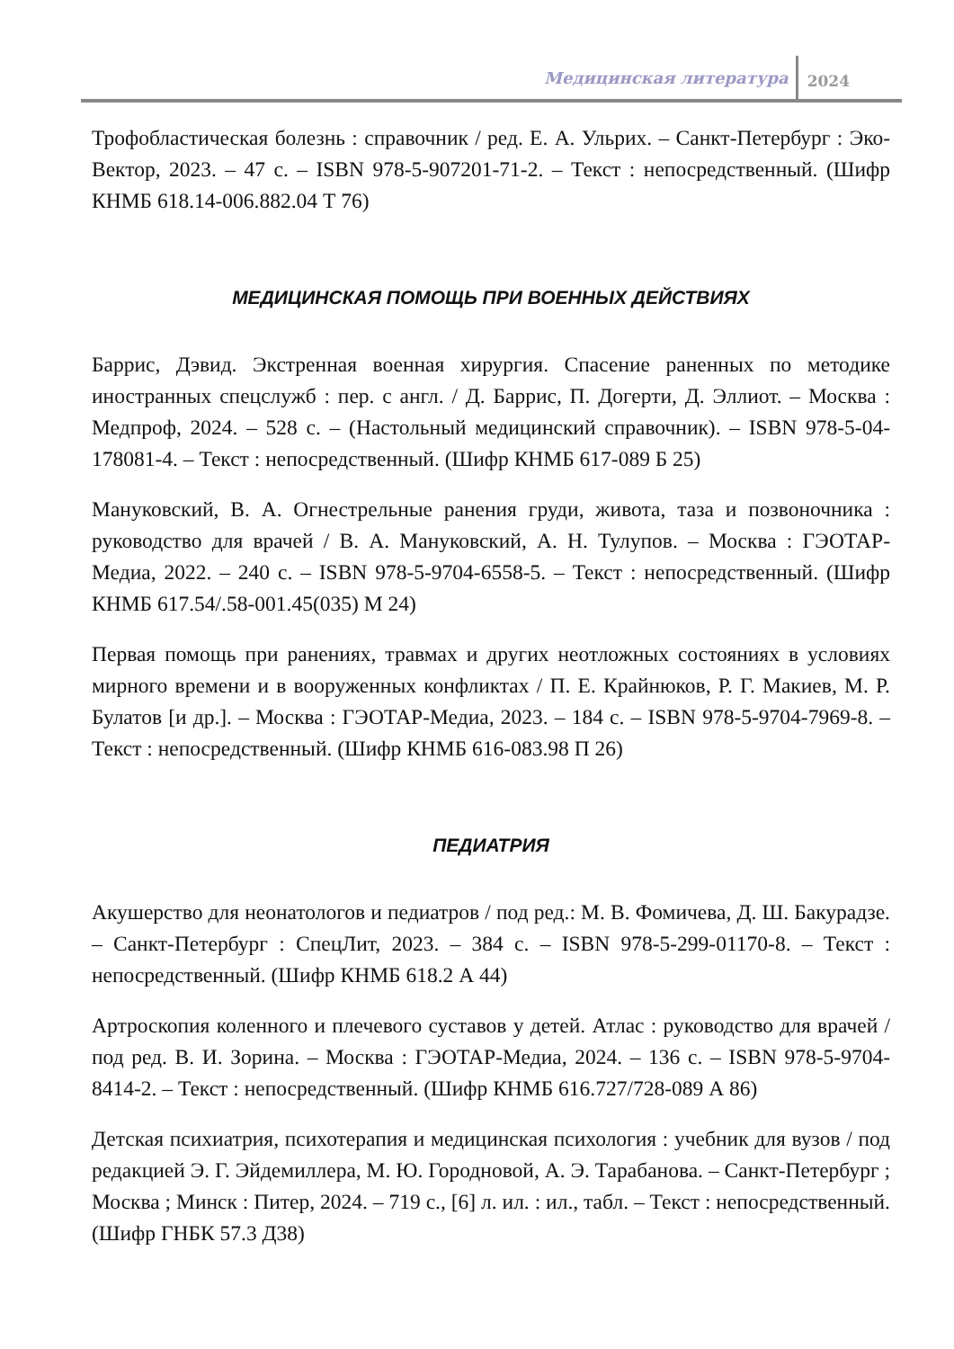Медицинская литература 2024
Трофобластическая болезнь : справочник / ред. Е. А. Ульрих. – Санкт-Петербург : Эко-Вектор, 2023. – 47 с. – ISBN 978-5-907201-71-2. – Текст : непосредственный. (Шифр КНМБ 618.14-006.882.04 Т 76)
МЕДИЦИНСКАЯ ПОМОЩЬ ПРИ ВОЕННЫХ ДЕЙСТВИЯХ
Баррис, Дэвид. Экстренная военная хирургия. Спасение раненных по методике иностранных спецслужб : пер. с англ. / Д. Баррис, П. Догерти, Д. Эллиот. – Москва : Медпроф, 2024. – 528 с. – (Настольный медицинский справочник). – ISBN 978-5-04-178081-4. – Текст : непосредственный. (Шифр КНМБ 617-089 Б 25)
Мануковский, В. А. Огнестрельные ранения груди, живота, таза и позвоночника : руководство для врачей / В. А. Мануковский, А. Н. Тулупов. – Москва : ГЭОТАР-Медиа, 2022. – 240 с. – ISBN 978-5-9704-6558-5. – Текст : непосредственный. (Шифр КНМБ 617.54/.58-001.45(035) М 24)
Первая помощь при ранениях, травмах и других неотложных состояниях в условиях мирного времени и в вооруженных конфликтах / П. Е. Крайнюков, Р. Г. Макиев, М. Р. Булатов [и др.]. – Москва : ГЭОТАР-Медиа, 2023. – 184 с. – ISBN 978-5-9704-7969-8. – Текст : непосредственный. (Шифр КНМБ 616-083.98 П 26)
ПЕДИАТРИЯ
Акушерство для неонатологов и педиатров / под ред.: М. В. Фомичева, Д. Ш. Бакурадзе. – Санкт-Петербург : СпецЛит, 2023. – 384 с. – ISBN 978-5-299-01170-8. – Текст : непосредственный. (Шифр КНМБ 618.2 А 44)
Артроскопия коленного и плечевого суставов у детей. Атлас : руководство для врачей / под ред. В. И. Зорина. – Москва : ГЭОТАР-Медиа, 2024. – 136 с. – ISBN 978-5-9704-8414-2. – Текст : непосредственный. (Шифр КНМБ 616.727/728-089 А 86)
Детская психиатрия, психотерапия и медицинская психология : учебник для вузов / под редакцией Э. Г. Эйдемиллера, М. Ю. Городновой, А. Э. Тарабанова. – Санкт-Петербург ; Москва ; Минск : Питер, 2024. – 719 с., [6] л. ил. : ил., табл. – Текст : непосредственный. (Шифр ГНБК 57.3 Д38)